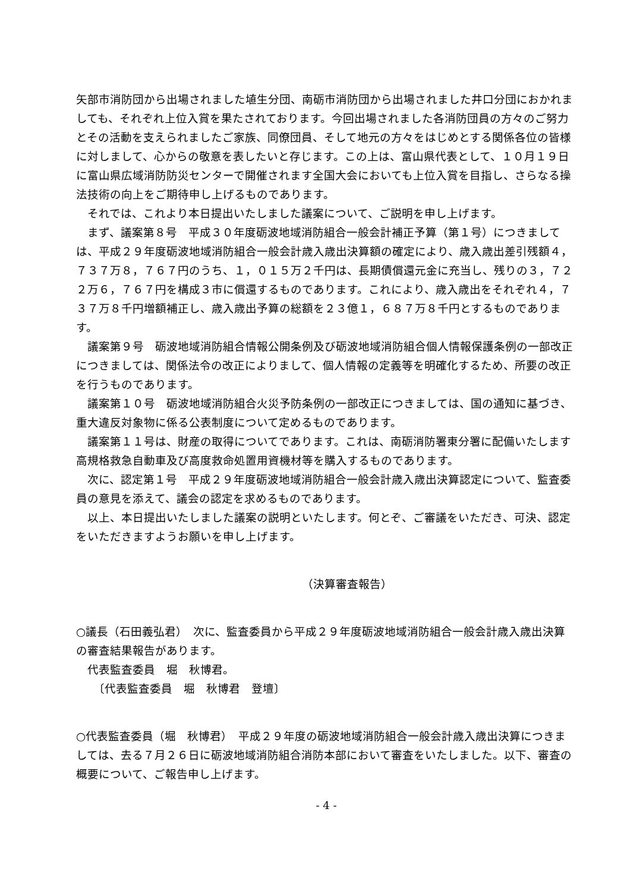矢部市消防団から出場されました埴生分団、南砺市消防団から出場されました井口分団におかれましても、それぞれ上位入賞を果たされております。今回出場されました各消防団員の方々のご努力とその活動を支えられましたご家族、同僚団員、そして地元の方々をはじめとする関係各位の皆様に対しまして、心からの敬意を表したいと存じます。この上は、富山県代表として、１０月１９日に富山県広域消防防災センターで開催されます全国大会においても上位入賞を目指し、さらなる操法技術の向上をご期待申し上げるものであります。
　それでは、これより本日提出いたしました議案について、ご説明を申し上げます。
　まず、議案第８号　平成３０年度砺波地域消防組合一般会計補正予算（第１号）につきましては、平成２９年度砺波地域消防組合一般会計歳入歳出決算額の確定により、歳入歳出差引残額４，７３７万８，７６７円のうち、１，０１５万２千円は、長期債償還元金に充当し、残りの３，７２２万６，７６７円を構成３市に償還するものであります。これにより、歳入歳出をそれぞれ４，７３７万８千円増額補正し、歳入歳出予算の総額を２３億１，６８７万８千円とするものであります。
　議案第９号　砺波地域消防組合情報公開条例及び砺波地域消防組合個人情報保護条例の一部改正につきましては、関係法令の改正によりまして、個人情報の定義等を明確化するため、所要の改正を行うものであります。
　議案第１０号　砺波地域消防組合火災予防条例の一部改正につきましては、国の通知に基づき、重大違反対象物に係る公表制度について定めるものであります。
　議案第１１号は、財産の取得についてであります。これは、南砺消防署東分署に配備いたします高規格救急自動車及び高度救命処置用資機材等を購入するものであります。
　次に、認定第１号　平成２９年度砺波地域消防組合一般会計歳入歳出決算認定について、監査委員の意見を添えて、議会の認定を求めるものであります。
　以上、本日提出いたしました議案の説明といたします。何とぞ、ご審議をいただき、可決、認定をいただきますようお願いを申し上げます。
（決算審査報告）
○議長（石田義弘君）　次に、監査委員から平成２９年度砺波地域消防組合一般会計歳入歳出決算の審査結果報告があります。
　代表監査委員　堀　秋博君。
　　〔代表監査委員　堀　秋博君　登壇〕
○代表監査委員（堀　秋博君）　平成２９年度の砺波地域消防組合一般会計歳入歳出決算につきましては、去る７月２６日に砺波地域消防組合消防本部において審査をいたしました。以下、審査の概要について、ご報告申し上げます。
- 4 -